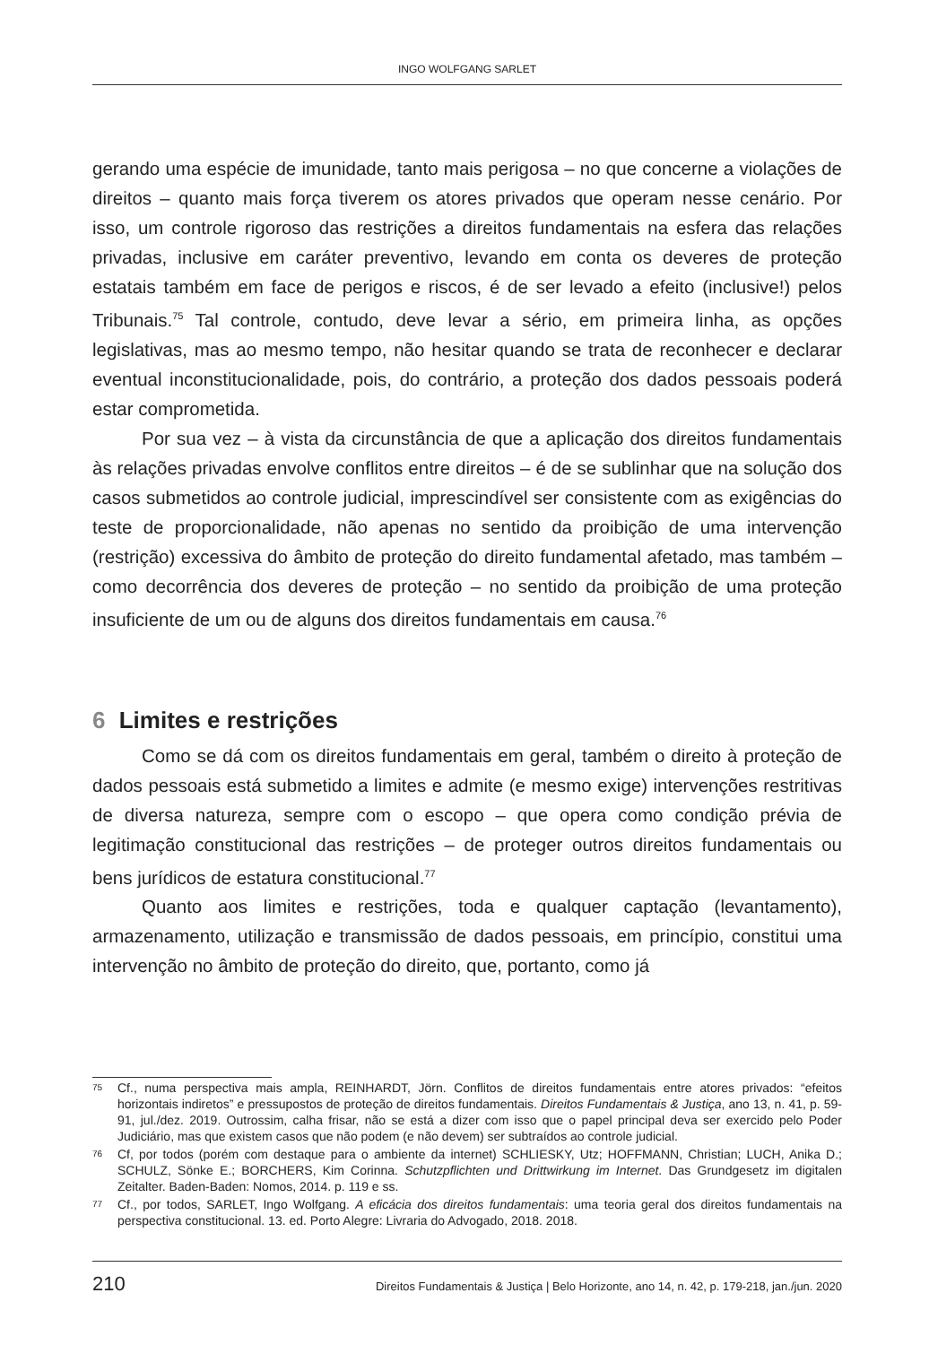INGO WOLFGANG SARLET
gerando uma espécie de imunidade, tanto mais perigosa – no que concerne a violações de direitos – quanto mais força tiverem os atores privados que operam nesse cenário. Por isso, um controle rigoroso das restrições a direitos fundamentais na esfera das relações privadas, inclusive em caráter preventivo, levando em conta os deveres de proteção estatais também em face de perigos e riscos, é de ser levado a efeito (inclusive!) pelos Tribunais.<sup>75</sup> Tal controle, contudo, deve levar a sério, em primeira linha, as opções legislativas, mas ao mesmo tempo, não hesitar quando se trata de reconhecer e declarar eventual inconstitucionalidade, pois, do contrário, a proteção dos dados pessoais poderá estar comprometida.
Por sua vez – à vista da circunstância de que a aplicação dos direitos fundamentais às relações privadas envolve conflitos entre direitos – é de se sublinhar que na solução dos casos submetidos ao controle judicial, imprescindível ser consistente com as exigências do teste de proporcionalidade, não apenas no sentido da proibição de uma intervenção (restrição) excessiva do âmbito de proteção do direito fundamental afetado, mas também – como decorrência dos deveres de proteção – no sentido da proibição de uma proteção insuficiente de um ou de alguns dos direitos fundamentais em causa.<sup>76</sup>
6 Limites e restrições
Como se dá com os direitos fundamentais em geral, também o direito à proteção de dados pessoais está submetido a limites e admite (e mesmo exige) intervenções restritivas de diversa natureza, sempre com o escopo – que opera como condição prévia de legitimação constitucional das restrições – de proteger outros direitos fundamentais ou bens jurídicos de estatura constitucional.<sup>77</sup>
Quanto aos limites e restrições, toda e qualquer captação (levantamento), armazenamento, utilização e transmissão de dados pessoais, em princípio, constitui uma intervenção no âmbito de proteção do direito, que, portanto, como já
<sup>75</sup>
Cf., numa perspectiva mais ampla, REINHARDT, Jörn. Conflitos de direitos fundamentais entre atores privados: “efeitos horizontais indiretos” e pressupostos de proteção de direitos fundamentais. Direitos Fundamentais & Justiça, ano 13, n. 41, p. 59-91, jul./dez. 2019. Outrossim, calha frisar, não se está a dizer com isso que o papel principal deva ser exercido pelo Poder Judiciário, mas que existem casos que não podem (e não devem) ser subtraídos ao controle judicial.
<sup>76</sup>
Cf, por todos (porém com destaque para o ambiente da internet) SCHLIESKY, Utz; HOFFMANN, Christian; LUCH, Anika D.; SCHULZ, Sönke E.; BORCHERS, Kim Corinna. Schutzpflichten und Drittwirkung im Internet. Das Grundgesetz im digitalen Zeitalter. Baden-Baden: Nomos, 2014. p. 119 e ss.
<sup>77</sup>
Cf., por todos, SARLET, Ingo Wolfgang. A eficácia dos direitos fundamentais: uma teoria geral dos direitos fundamentais na perspectiva constitucional. 13. ed. Porto Alegre: Livraria do Advogado, 2018. 2018.
210 Direitos Fundamentais & Justiça | Belo Horizonte, ano 14, n. 42, p. 179-218, jan./jun. 2020